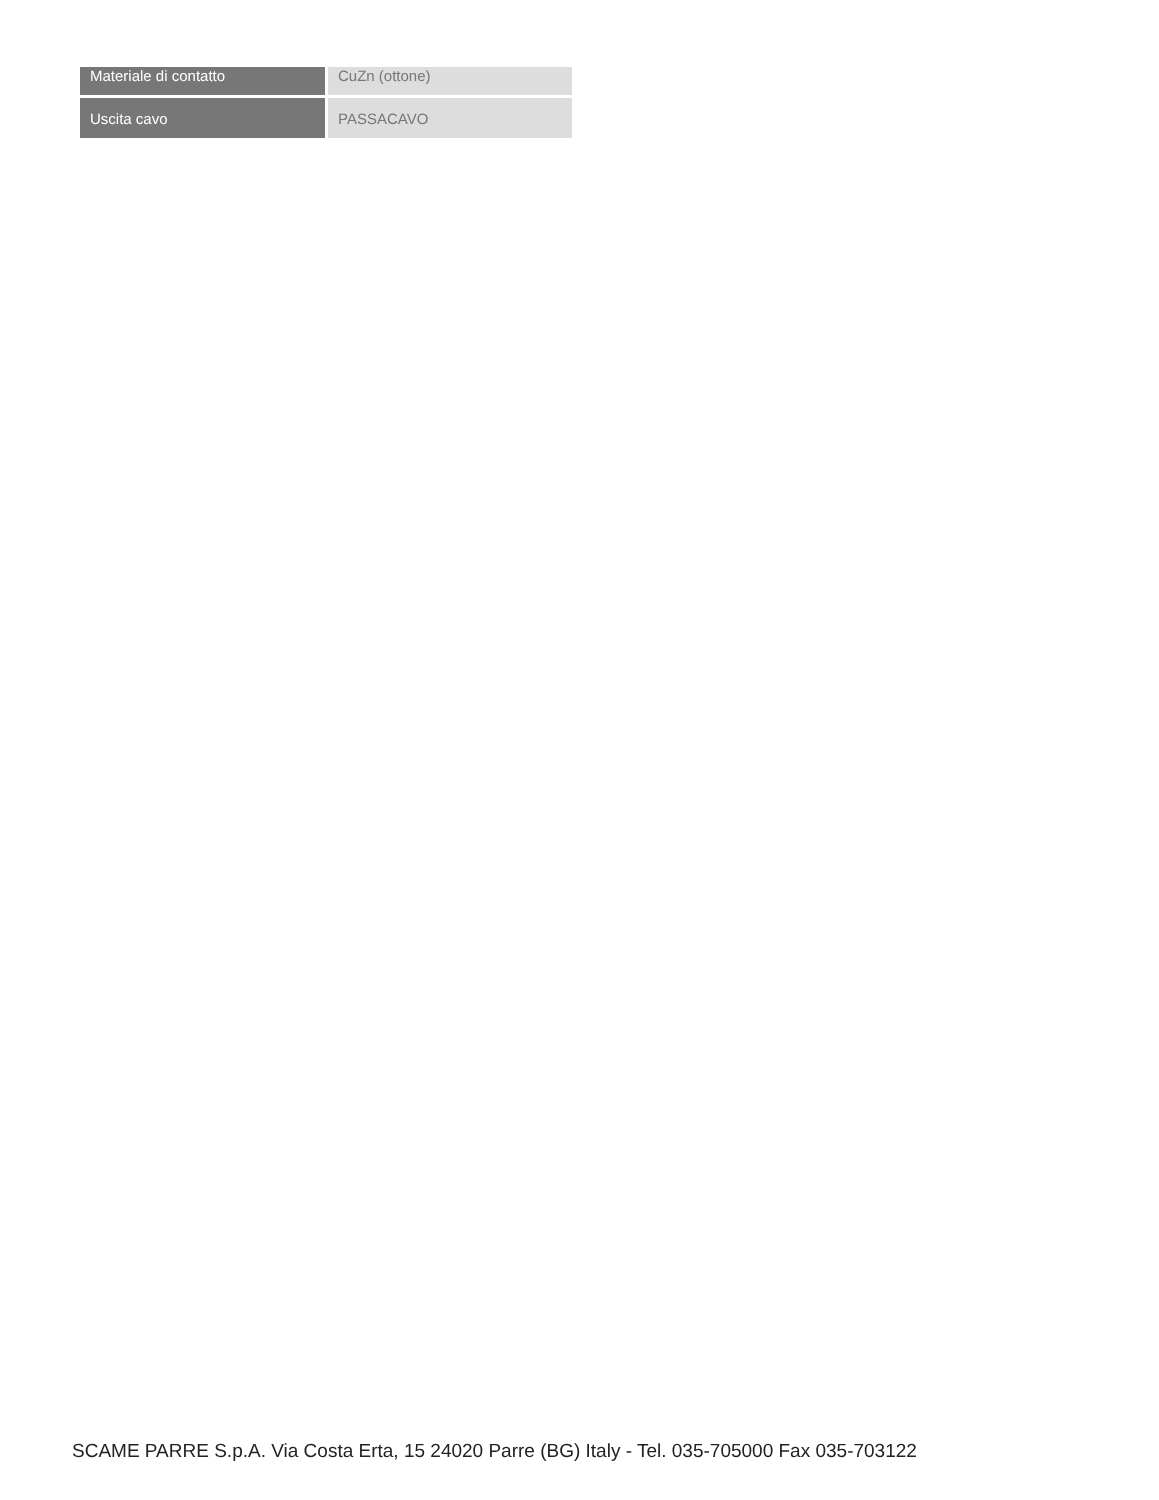| Materiale di contatto | CuZn (ottone) |
| Uscita cavo | PASSACAVO |
SCAME PARRE S.p.A. Via Costa Erta, 15 24020 Parre (BG) Italy - Tel. 035-705000 Fax 035-703122